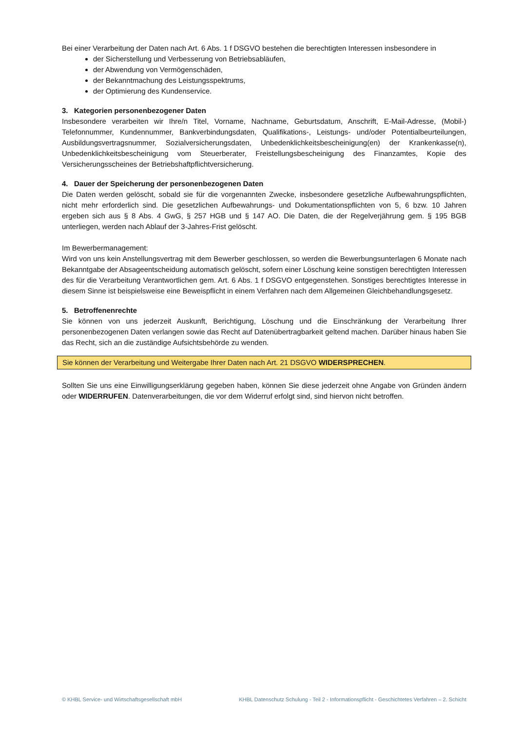Bei einer Verarbeitung der Daten nach Art. 6 Abs. 1 f DSGVO bestehen die berechtigten Interessen insbesondere in
der Sicherstellung und Verbesserung von Betriebsabläufen,
der Abwendung von Vermögenschäden,
der Bekanntmachung des Leistungsspektrums,
der Optimierung des Kundenservice.
3. Kategorien personenbezogener Daten
Insbesondere verarbeiten wir Ihre/n Titel, Vorname, Nachname, Geburtsdatum, Anschrift, E-Mail-Adresse, (Mobil-) Telefonnummer, Kundennummer, Bankverbindungsdaten, Qualifikations-, Leistungs- und/oder Potentialbeurteilungen, Ausbildungsvertragsnummer, Sozialversicherungsdaten, Unbedenklichkeitsbescheinigung(en) der Krankenkasse(n), Unbedenklichkeitsbescheinigung vom Steuerberater, Freistellungsbescheinigung des Finanzamtes, Kopie des Versicherungsscheines der Betriebshaftpflichtversicherung.
4. Dauer der Speicherung der personenbezogenen Daten
Die Daten werden gelöscht, sobald sie für die vorgenannten Zwecke, insbesondere gesetzliche Aufbewahrungspflichten, nicht mehr erforderlich sind. Die gesetzlichen Aufbewahrungs- und Dokumentationspflichten von 5, 6 bzw. 10 Jahren ergeben sich aus § 8 Abs. 4 GwG, § 257 HGB und § 147 AO. Die Daten, die der Regelverjährung gem. § 195 BGB unterliegen, werden nach Ablauf der 3-Jahres-Frist gelöscht.
Im Bewerbermanagement:
Wird von uns kein Anstellungsvertrag mit dem Bewerber geschlossen, so werden die Bewerbungsunterlagen 6 Monate nach Bekanntgabe der Absageentscheidung automatisch gelöscht, sofern einer Löschung keine sonstigen berechtigten Interessen des für die Verarbeitung Verantwortlichen gem. Art. 6 Abs. 1 f DSGVO entgegenstehen. Sonstiges berechtigtes Interesse in diesem Sinne ist beispielsweise eine Beweispflicht in einem Verfahren nach dem Allgemeinen Gleichbehandlungsgesetz.
5. Betroffenenrechte
Sie können von uns jederzeit Auskunft, Berichtigung, Löschung und die Einschränkung der Verarbeitung Ihrer personenbezogenen Daten verlangen sowie das Recht auf Datenübertragbarkeit geltend machen. Darüber hinaus haben Sie das Recht, sich an die zuständige Aufsichtsbehörde zu wenden.
Sie können der Verarbeitung und Weitergabe Ihrer Daten nach Art. 21 DSGVO WIDERSPRECHEN.
Sollten Sie uns eine Einwilligungserklärung gegeben haben, können Sie diese jederzeit ohne Angabe von Gründen ändern oder WIDERRUFEN. Datenverarbeitungen, die vor dem Widerruf erfolgt sind, sind hiervon nicht betroffen.
© KHBL Service- und Wirtschaftsgesellschaft mbH KHBL Datenschutz Schulung - Teil 2 - Informationspflicht - Geschichtetes Verfahren – 2. Schicht